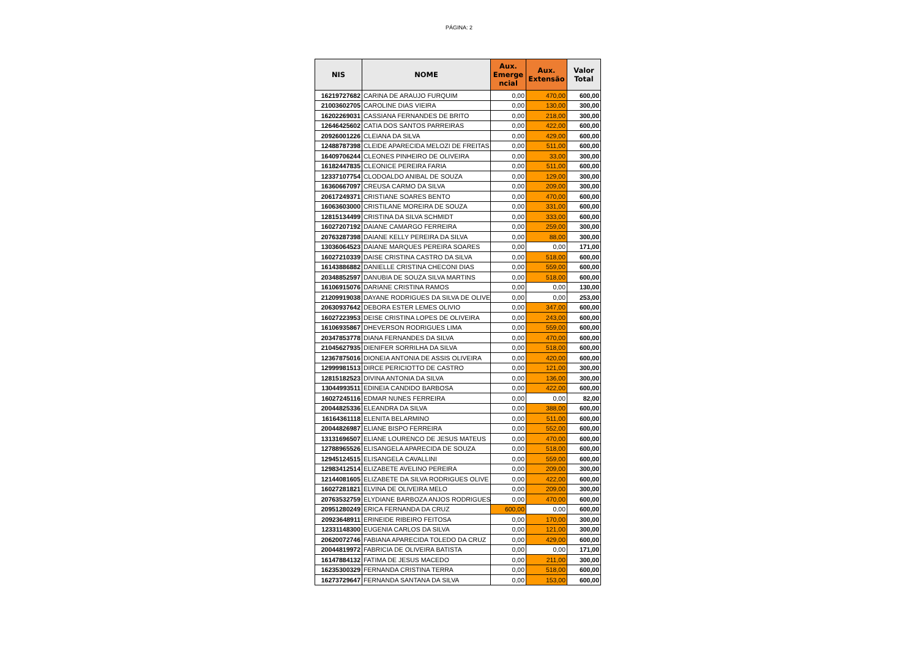PÁGINA: 2
| NIS | NOME | Aux. Emerge ncial | Aux. Extensão | Valor Total |
| --- | --- | --- | --- | --- |
| 16219727682 | CARINA DE ARAUJO FURQUIM | 0,00 | 470,00 | 600,00 |
| 21003602705 | CAROLINE DIAS VIEIRA | 0,00 | 130,00 | 300,00 |
| 16202269031 | CASSIANA FERNANDES DE BRITO | 0,00 | 218,00 | 300,00 |
| 12646425602 | CATIA DOS SANTOS PARREIRAS | 0,00 | 422,00 | 600,00 |
| 20926001226 | CLEIANA DA SILVA | 0,00 | 429,00 | 600,00 |
| 12488787398 | CLEIDE APARECIDA MELOZI DE FREITAS | 0,00 | 511,00 | 600,00 |
| 16409706244 | CLEONES PINHEIRO DE OLIVEIRA | 0,00 | 33,00 | 300,00 |
| 16182447835 | CLEONICE PEREIRA FARIA | 0,00 | 511,00 | 600,00 |
| 12337107754 | CLODOALDO ANIBAL DE SOUZA | 0,00 | 129,00 | 300,00 |
| 16360667097 | CREUSA CARMO DA SILVA | 0,00 | 209,00 | 300,00 |
| 20617249371 | CRISTIANE SOARES BENTO | 0,00 | 470,00 | 600,00 |
| 16063603000 | CRISTILANE MOREIRA DE SOUZA | 0,00 | 331,00 | 600,00 |
| 12815134499 | CRISTINA DA SILVA SCHMIDT | 0,00 | 333,00 | 600,00 |
| 16027207192 | DAIANE CAMARGO FERREIRA | 0,00 | 259,00 | 300,00 |
| 20763287398 | DAIANE KELLY PEREIRA DA SILVA | 0,00 | 88,00 | 300,00 |
| 13036064523 | DAIANE MARQUES PEREIRA SOARES | 0,00 | 0,00 | 171,00 |
| 16027210339 | DAISE CRISTINA CASTRO DA SILVA | 0,00 | 518,00 | 600,00 |
| 16143886882 | DANIELLE CRISTINA CHECONI DIAS | 0,00 | 559,00 | 600,00 |
| 20348852597 | DANUBIA DE SOUZA SILVA MARTINS | 0,00 | 518,00 | 600,00 |
| 16106915076 | DARIANE CRISTINA RAMOS | 0,00 | 0,00 | 130,00 |
| 21209919038 | DAYANE RODRIGUES DA SILVA DE OLIVE | 0,00 | 0,00 | 253,00 |
| 20630937642 | DEBORA ESTER LEMES OLIVIO | 0,00 | 347,00 | 600,00 |
| 16027223953 | DEISE CRISTINA LOPES DE OLIVEIRA | 0,00 | 243,00 | 600,00 |
| 16106935867 | DHEVERSON RODRIGUES LIMA | 0,00 | 559,00 | 600,00 |
| 20347853778 | DIANA FERNANDES DA SILVA | 0,00 | 470,00 | 600,00 |
| 21045627935 | DIENIFER SORRILHA DA SILVA | 0,00 | 518,00 | 600,00 |
| 12367875016 | DIONEIA ANTONIA DE ASSIS OLIVEIRA | 0,00 | 420,00 | 600,00 |
| 12999981513 | DIRCE PERICIOTTO DE CASTRO | 0,00 | 121,00 | 300,00 |
| 12815182523 | DIVINA ANTONIA DA SILVA | 0,00 | 136,00 | 300,00 |
| 13044993511 | EDINEIA CANDIDO BARBOSA | 0,00 | 422,00 | 600,00 |
| 16027245116 | EDMAR NUNES FERREIRA | 0,00 | 0,00 | 82,00 |
| 20044825336 | ELEANDRA DA SILVA | 0,00 | 388,00 | 600,00 |
| 16164361118 | ELENITA BELARMINO | 0,00 | 511,00 | 600,00 |
| 20044826987 | ELIANE BISPO FERREIRA | 0,00 | 552,00 | 600,00 |
| 13131696507 | ELIANE LOURENCO DE JESUS MATEUS | 0,00 | 470,00 | 600,00 |
| 12788965526 | ELISANGELA APARECIDA DE SOUZA | 0,00 | 518,00 | 600,00 |
| 12945124515 | ELISANGELA CAVALLINI | 0,00 | 559,00 | 600,00 |
| 12983412514 | ELIZABETE AVELINO PEREIRA | 0,00 | 209,00 | 300,00 |
| 12144081605 | ELIZABETE DA SILVA RODRIGUES OLIVE | 0,00 | 422,00 | 600,00 |
| 16027281821 | ELVINA DE OLIVEIRA MELO | 0,00 | 209,00 | 300,00 |
| 20763532759 | ELYDIANE BARBOZA ANJOS RODRIGUES | 0,00 | 470,00 | 600,00 |
| 20951280249 | ERICA FERNANDA DA CRUZ | 600,00 | 0,00 | 600,00 |
| 20923648911 | ERINEIDE RIBEIRO FEITOSA | 0,00 | 170,00 | 300,00 |
| 12331148300 | EUGENIA CARLOS DA SILVA | 0,00 | 121,00 | 300,00 |
| 20620072746 | FABIANA APARECIDA TOLEDO DA CRUZ | 0,00 | 429,00 | 600,00 |
| 20044819972 | FABRICIA DE OLIVEIRA BATISTA | 0,00 | 0,00 | 171,00 |
| 16147884132 | FATIMA DE JESUS MACEDO | 0,00 | 211,00 | 300,00 |
| 16235300329 | FERNANDA CRISTINA TERRA | 0,00 | 518,00 | 600,00 |
| 16273729647 | FERNANDA SANTANA DA SILVA | 0,00 | 153,00 | 600,00 |